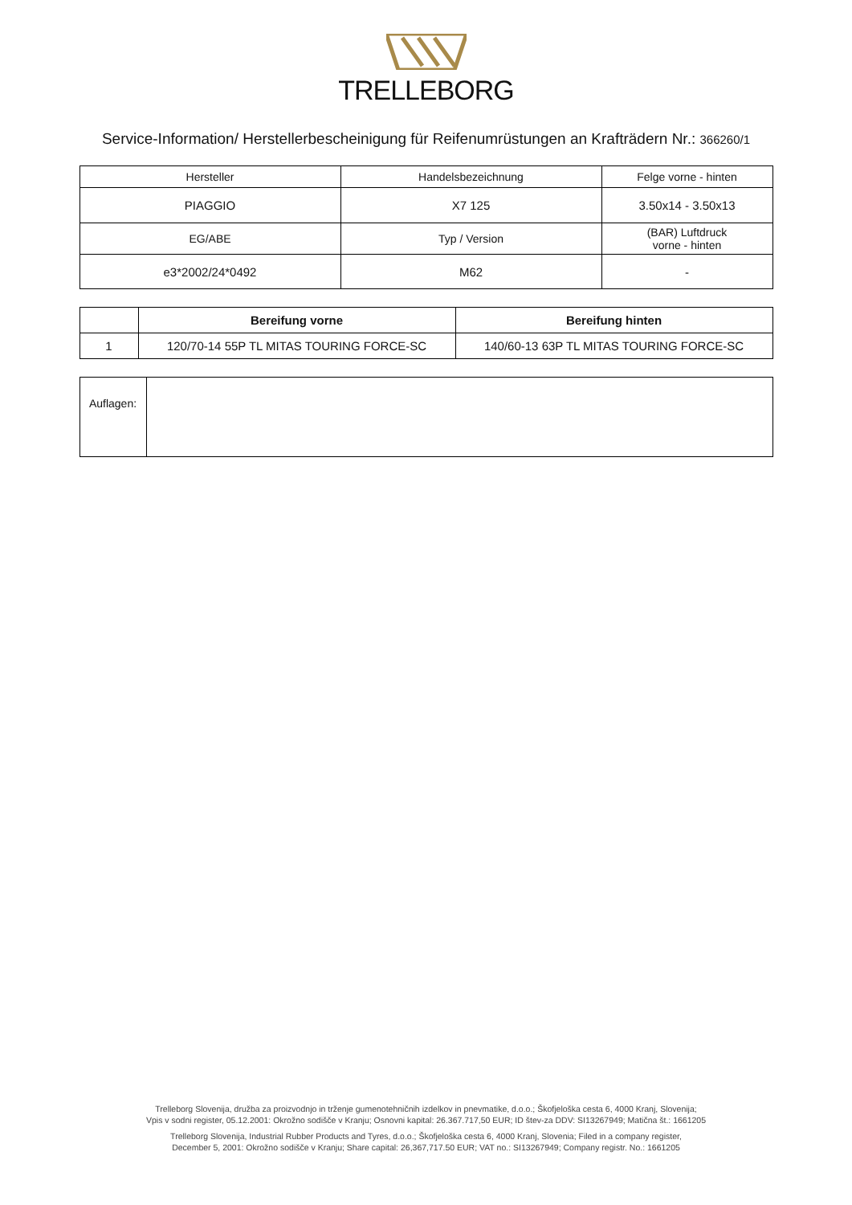TRELLEBORG
Service-Information/ Herstellerbescheinigung für Reifenumrüstungen an Krafträdern Nr.: 366260/1
| Hersteller | Handelsbezeichnung | Felge vorne - hinten |
| PIAGGIO | X7 125 | 3.50x14 - 3.50x13 |
| EG/ABE | Typ / Version | (BAR) Luftdruck vorne - hinten |
| e3*2002/24*0492 | M62 | - |
| | Bereifung vorne | Bereifung hinten |
| --- | --- | --- |
| 1 | 120/70-14 55P TL MITAS TOURING FORCE-SC | 140/60-13 63P TL MITAS TOURING FORCE-SC |
| Auflagen: | |
Trelleborg Slovenija, družba za proizvodnjo in trženje gumenotehničnih izdelkov in pnevmatike, d.o.o.; Škofjeloška cesta 6, 4000 Kranj, Slovenija;
Vpis v sodni register, 05.12.2001: Okrožno sodišče v Kranju; Osnovni kapital: 26.367.717,50 EUR; ID štev-za DDV: SI13267949; Matična št.: 1661205
Trelleborg Slovenija, Industrial Rubber Products and Tyres, d.o.o.; Škofjeloška cesta 6, 4000 Kranj, Slovenia; Filed in a company register,
December 5, 2001: Okrožno sodišče v Kranju; Share capital: 26,367,717.50 EUR; VAT no.: SI13267949; Company registr. No.: 1661205